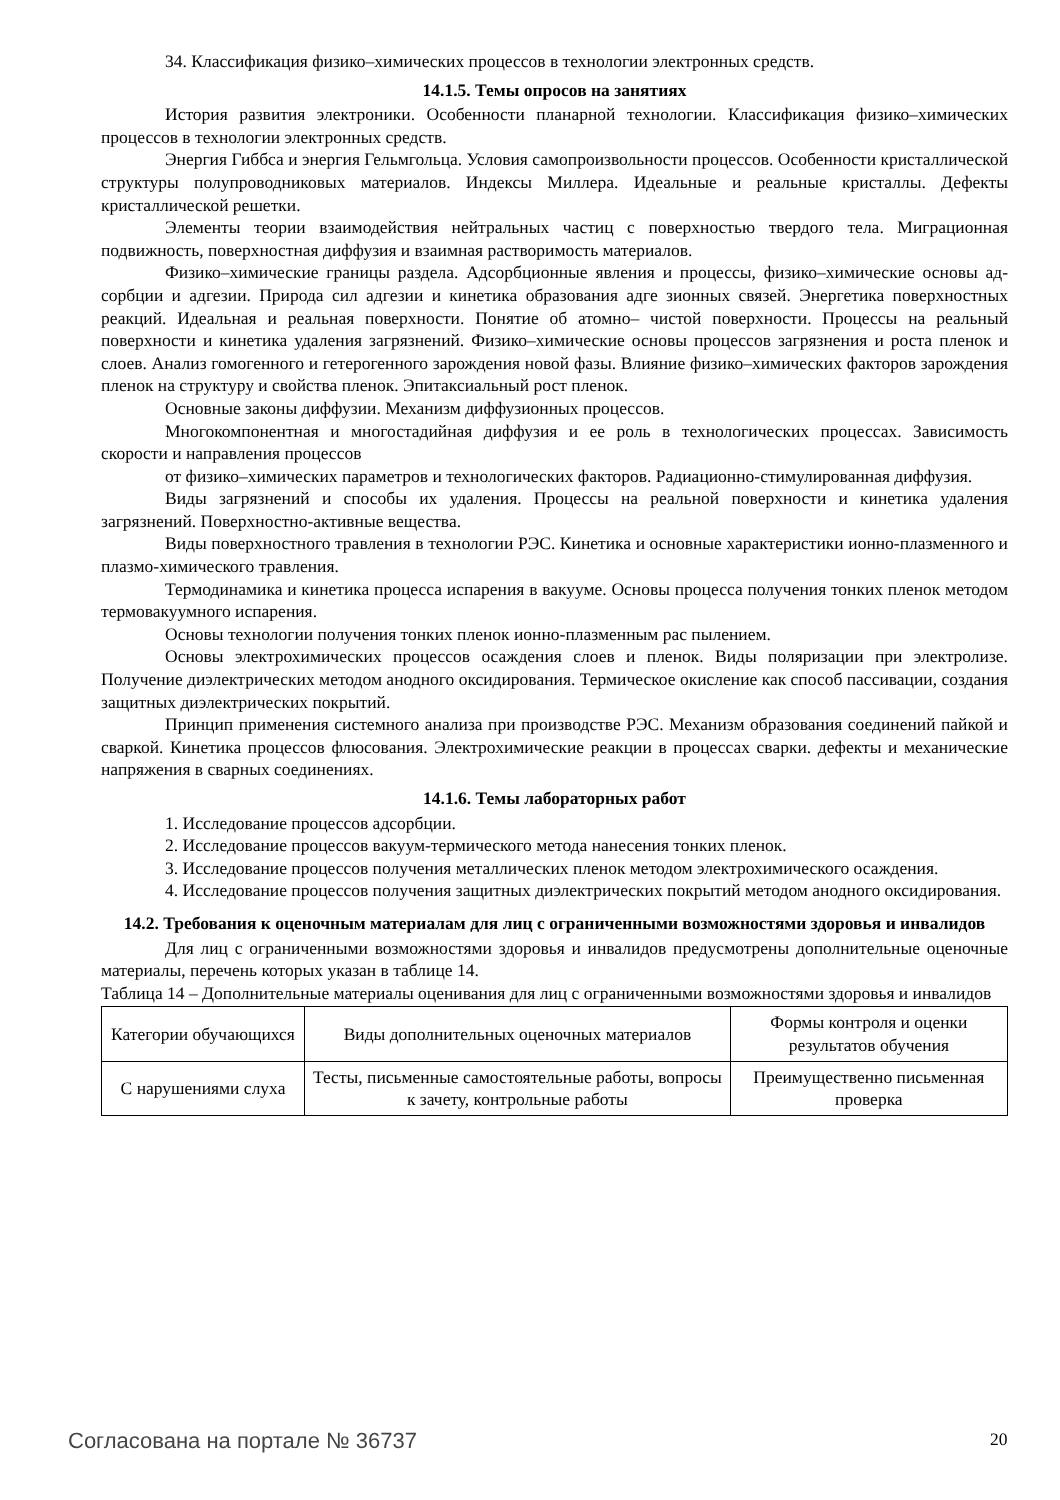34. Классификация физико–химических процессов в технологии электронных средств.
14.1.5. Темы опросов на занятиях
История развития электроники. Особенности планарной технологии. Классификация физико–химических процессов в технологии электронных средств.
Энергия Гиббса и энергия Гельмгольца. Условия самопроизвольности процессов. Особенности кристаллической структуры полупроводниковых материалов. Индексы Миллера. Идеальные и реальные кристаллы. Дефекты кристаллической решетки.
Элементы теории взаимодействия нейтральных частиц с поверхностью твердого тела. Миграционная подвижность, поверхностная диффузия и взаимная растворимость материалов.
Физико–химические границы раздела. Адсорбционные явления и процессы, физико–химические основы ад-сорбции и адгезии. Природа сил адгезии и кинетика образования адге зионных связей. Энергетика поверхностных реакций. Идеальная и реальная поверхности. Понятие об атомно– чистой поверхности. Процессы на реальный поверхности и кинетика удаления загрязнений. Физико–химические основы процессов загрязнения и роста пленок и слоев. Анализ гомогенного и гетерогенного зарождения новой фазы. Влияние физико–химических факторов зарождения пленок на структуру и свойства пленок. Эпитаксиальный рост пленок.
Основные законы диффузии. Механизм диффузионных процессов.
Многокомпонентная и многостадийная диффузия и ее роль в технологических процессах. Зависимость скорости и направления процессов
от физико–химических параметров и технологических факторов. Радиационно-стимулированная диффузия.
Виды загрязнений и способы их удаления. Процессы на реальной поверхности и кинетика удаления загрязнений. Поверхностно-активные вещества.
Виды поверхностного травления в технологии РЭС. Кинетика и основные характеристики ионно-плазменного и плазмо-химического травления.
Термодинамика и кинетика процесса испарения в вакууме. Основы процесса получения тонких пленок методом термовакуумного испарения.
Основы технологии получения тонких пленок ионно-плазменным рас пылением.
Основы электрохимических процессов осаждения слоев и пленок. Виды поляризации при электролизе. Получение диэлектрических методом анодного оксидирования. Термическое окисление как способ пассивации, создания защитных диэлектрических покрытий.
Принцип применения системного анализа при производстве РЭС. Механизм образования соединений пайкой и сваркой. Кинетика процессов флюсования. Электрохимические реакции в процессах сварки. дефекты и механические напряжения в сварных соединениях.
14.1.6. Темы лабораторных работ
1. Исследование процессов адсорбции.
2. Исследование процессов вакуум-термического метода нанесения тонких пленок.
3. Исследование процессов получения металлических пленок методом электрохимического осаждения.
4. Исследование процессов получения защитных диэлектрических покрытий методом анодного оксидирования.
14.2. Требования к оценочным материалам для лиц с ограниченными возможностями здоровья и инвалидов
Для лиц с ограниченными возможностями здоровья и инвалидов предусмотрены дополнительные оценочные материалы, перечень которых указан в таблице 14.
Таблица 14 – Дополнительные материалы оценивания для лиц с ограниченными возможностями здоровья и инвалидов
| Категории обучающихся | Виды дополнительных оценочных материалов | Формы контроля и оценки результатов обучения |
| С нарушениями слуха | Тесты, письменные самостоятельные работы, вопросы к зачету, контрольные работы | Преимущественно письменная проверка |
Согласована на портале № 36737 20